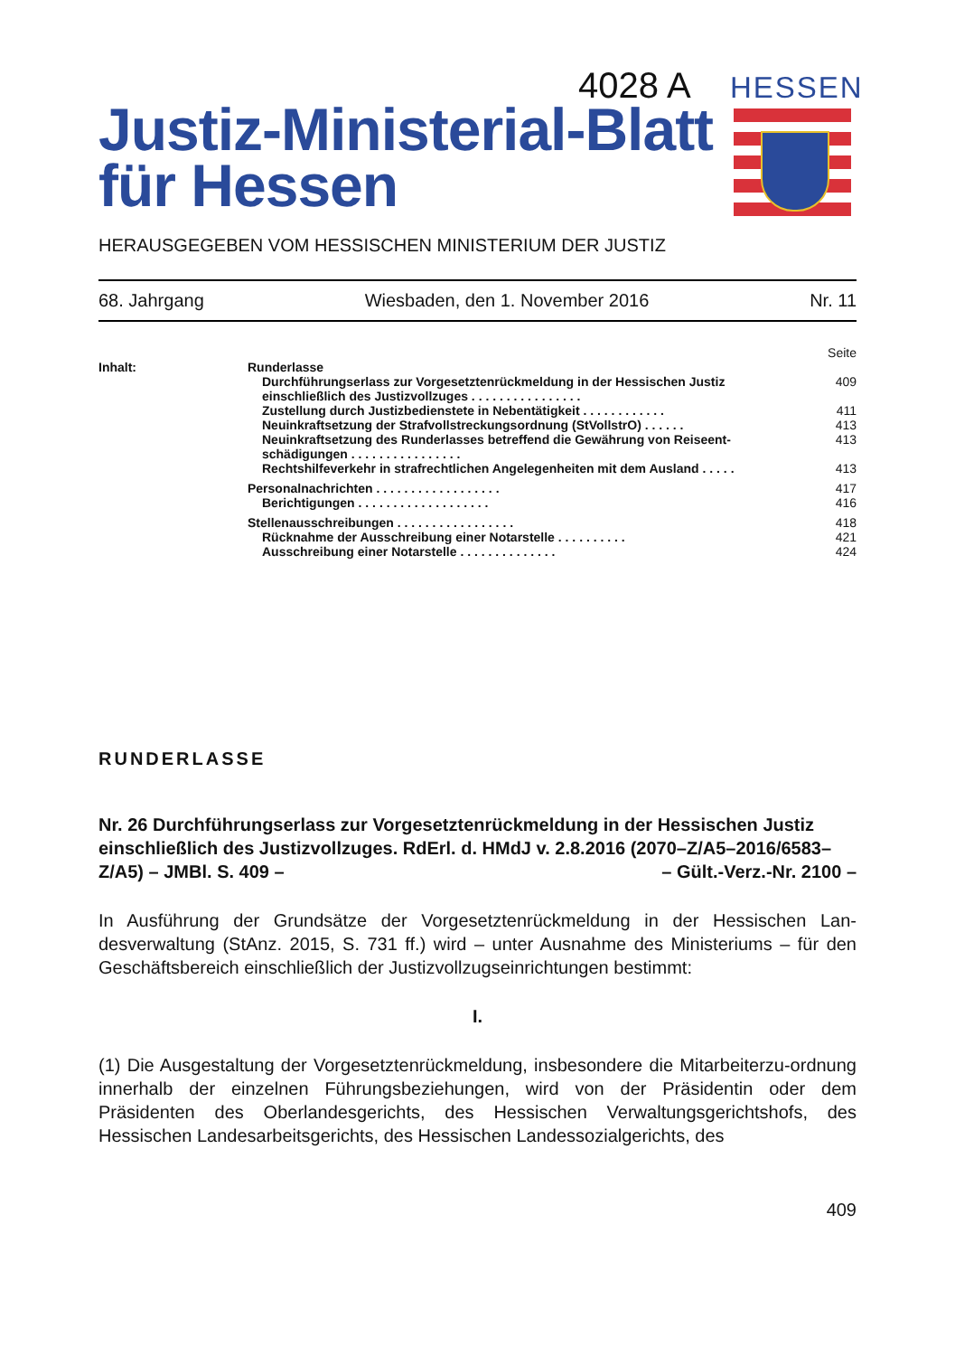4028 A HESSEN
Justiz-Ministerial-Blatt
für Hessen
HERAUSGEGEBEN VOM HESSISCHEN MINISTERIUM DER JUSTIZ
68. Jahrgang Wiesbaden, den 1. November 2016 Nr. 11
Seite
Inhalt: Runderlasse
Durchführungserlass zur Vorgesetztenrückmeldung in der Hessischen Justiz einschließlich des Justizvollzuges . . . . . . . . . . . . . . . . 409
Zustellung durch Justizbedienstete in Nebentätigkeit . . . . . . . . . . . . 411
Neuinkraftsetzung der Strafvollstreckungsordnung (StVollstrO) . . . . . . 413
Neuinkraftsetzung des Runderlasses betreffend die Gewährung von Reiseent-schädigungen . . . . . . . . . . . . . . . . 413
Rechtshilfeverkehr in strafrechtlichen Angelegenheiten mit dem Ausland . . . . . 413
Personalnachrichten . . . . . . . . . . . . . . . . . . 417
Berichtigungen . . . . . . . . . . . . . . . . . . . 416
Stellenausschreibungen . . . . . . . . . . . . . . . . . 418
Rücknahme der Ausschreibung einer Notarstelle . . . . . . . . . . 421
Ausschreibung einer Notarstelle . . . . . . . . . . . . . . 424
RUNDERLASSE
Nr. 26 Durchführungserlass zur Vorgesetztenrückmeldung in der Hessischen Justiz einschließlich des Justizvollzuges. RdErl. d. HMdJ v. 2.8.2016 (2070–Z/A5–2016/6583–Z/A5) – JMBl. S. 409 – – Gült.-Verz.-Nr. 2100 –
In Ausführung der Grundsätze der Vorgesetztenrückmeldung in der Hessischen Lan-desverwaltung (StAnz. 2015, S. 731 ff.) wird – unter Ausnahme des Ministeriums – für den Geschäftsbereich einschließlich der Justizvollzugseinrichtungen bestimmt:
I.
(1) Die Ausgestaltung der Vorgesetztenrückmeldung, insbesondere die Mitarbeiterzu-ordnung innerhalb der einzelnen Führungsbeziehungen, wird von der Präsidentin oder dem Präsidenten des Oberlandesgerichts, des Hessischen Verwaltungsgerichtshofs, des Hessischen Landesarbeitsgerichts, des Hessischen Landessozialgerichts, des
409